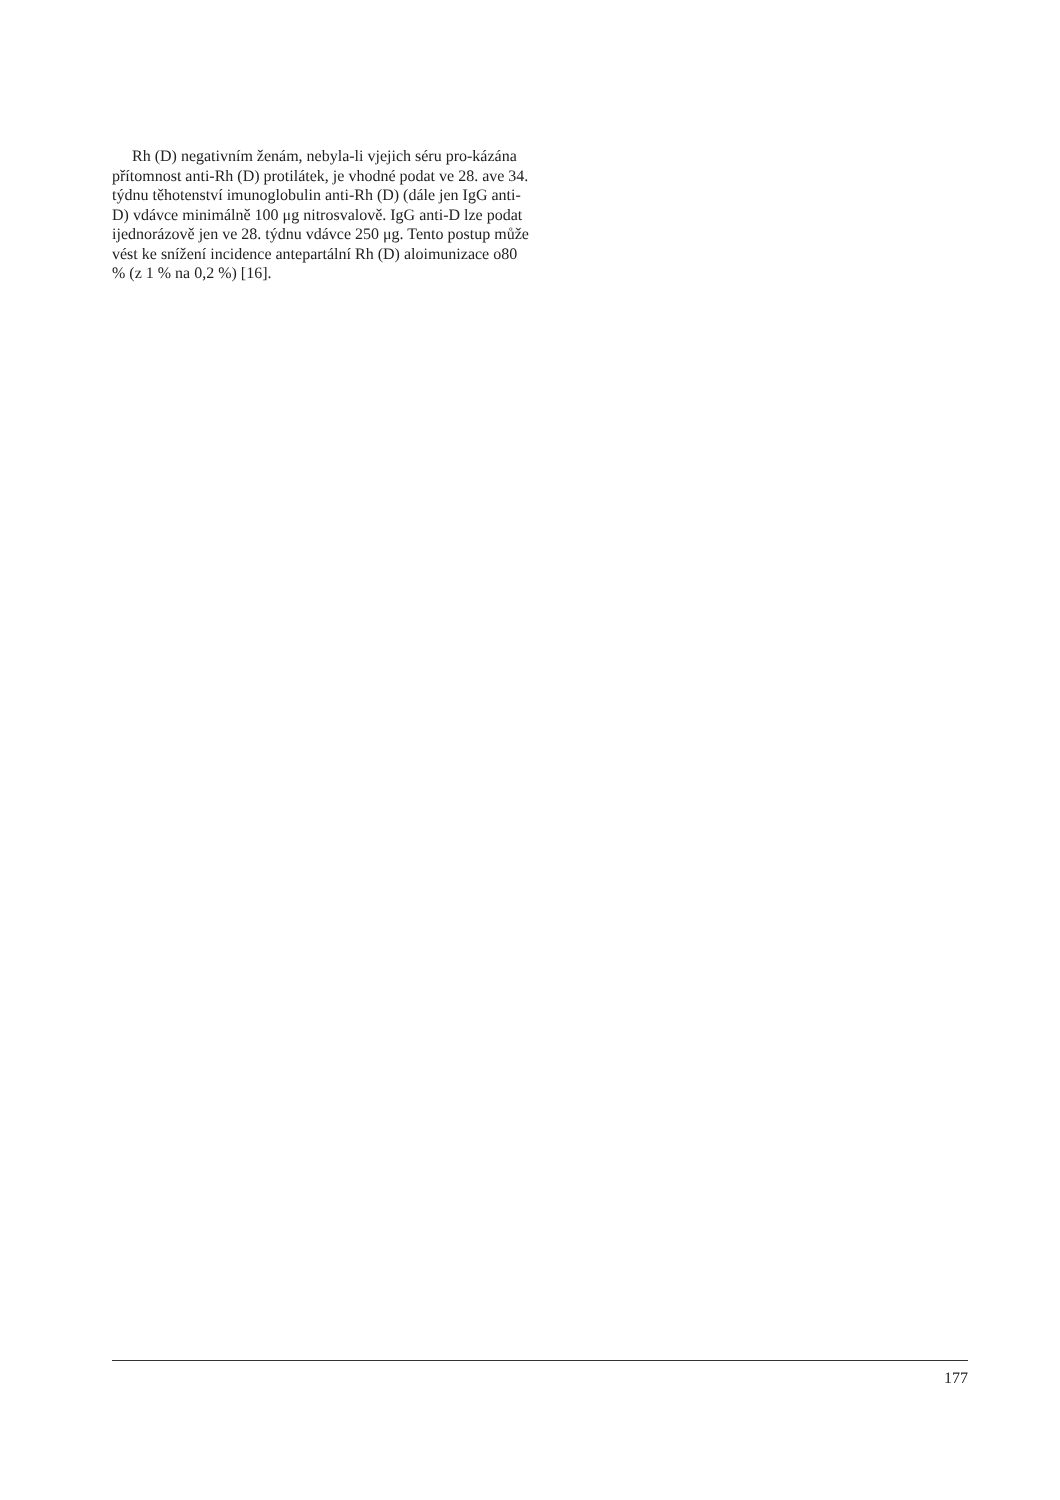Rh (D) negativním ženám, nebyla-li vjejich séru pro-kázána přítomnost anti-Rh (D) protilátek, je vhodné podat ve 28. ave 34. týdnu těhotenství imunoglobulin anti-Rh (D) (dále jen IgG anti-D) vdávce minimálně 100 μg nitrosvalově. IgG anti-D lze podat ijednorázově jen ve 28. týdnu vdávce 250 μg. Tento postup může vést ke snížení incidence antepartální Rh (D) aloimunizace o80 % (z 1 % na 0,2 %) [16].
177